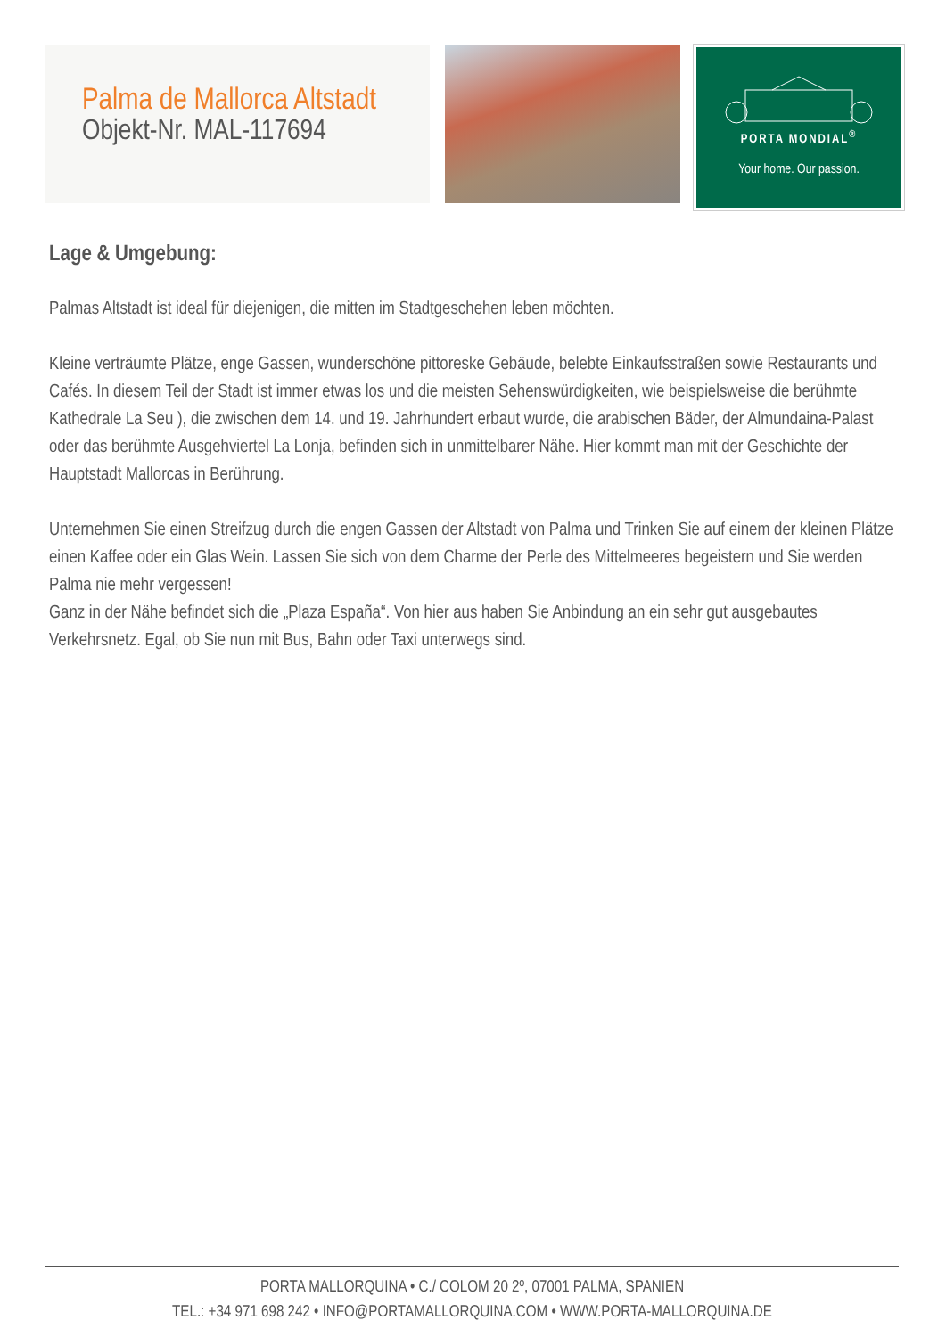Palma de Mallorca Altstadt
Objekt-Nr. MAL-117694
PORTA MONDIAL<sup>®</sup>
Your home. Our passion.
Lage & Umgebung:
Palmas Altstadt ist ideal für diejenigen, die mitten im Stadtgeschehen leben möchten.
Kleine verträumte Plätze, enge Gassen, wunderschöne pittoreske Gebäude, belebte Einkaufsstraßen sowie Restaurants und Cafés. In diesem Teil der Stadt ist immer etwas los und die meisten Sehenswürdigkeiten, wie beispielsweise die berühmte Kathedrale La Seu ), die zwischen dem 14. und 19. Jahrhundert erbaut wurde, die arabischen Bäder, der Almundaina-Palast oder das berühmte Ausgehviertel La Lonja, befinden sich in unmittelbarer Nähe. Hier kommt man mit der Geschichte der Hauptstadt Mallorcas in Berührung.
Unternehmen Sie einen Streifzug durch die engen Gassen der Altstadt von Palma und Trinken Sie auf einem der kleinen Plätze einen Kaffee oder ein Glas Wein. Lassen Sie sich von dem Charme der Perle des Mittelmeeres begeistern und Sie werden Palma nie mehr vergessen!
Ganz in der Nähe befindet sich die „Plaza España“. Von hier aus haben Sie Anbindung an ein sehr gut ausgebautes Verkehrsnetz. Egal, ob Sie nun mit Bus, Bahn oder Taxi unterwegs sind.
PORTA MALLORQUINA • C./ COLOM 20 2º, 07001 PALMA, SPANIEN
TEL.: +34 971 698 242 • INFO@PORTAMALLORQUINA.COM • WWW.PORTA-MALLORQUINA.DE